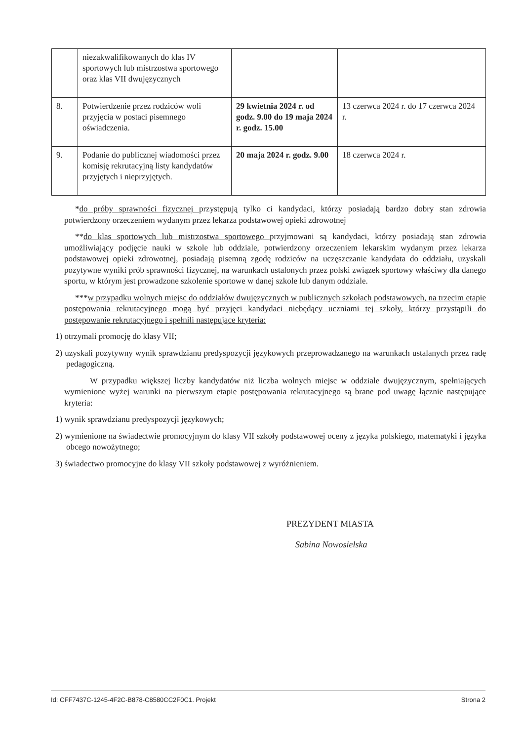| | niezakwalifikowanych do klas IV sportowych lub mistrzostwa sportowego oraz klas VII dwujęzycznych | | |
| 8. | Potwierdzenie przez rodziców woli przyjęcia w postaci pisemnego oświadczenia. | 29 kwietnia 2024 r. od godz. 9.00 do 19 maja 2024 r. godz. 15.00 | 13 czerwca 2024 r. do 17 czerwca 2024 r. |
| 9. | Podanie do publicznej wiadomości przez komisję rekrutacyjną listy kandydatów przyjętych i nieprzyjętych. | 20 maja 2024 r. godz. 9.00 | 18 czerwca 2024 r. |
*do próby sprawności fizycznej przystępują tylko ci kandydaci, którzy posiadają bardzo dobry stan zdrowia potwierdzony orzeczeniem wydanym przez lekarza podstawowej opieki zdrowotnej
**do klas sportowych lub mistrzostwa sportowego przyjmowani są kandydaci, którzy posiadają stan zdrowia umożliwiający podjęcie nauki w szkole lub oddziale, potwierdzony orzeczeniem lekarskim wydanym przez lekarza podstawowej opieki zdrowotnej, posiadają pisemną zgodę rodziców na uczęszczanie kandydata do oddziału, uzyskali pozytywne wyniki prób sprawności fizycznej, na warunkach ustalonych przez polski związek sportowy właściwy dla danego sportu, w którym jest prowadzone szkolenie sportowe w danej szkole lub danym oddziale.
***w przypadku wolnych miejsc do oddziałów dwujęzycznych w publicznych szkołach podstawowych, na trzecim etapie postępowania rekrutacyjnego mogą być przyjęci kandydaci niebędący uczniami tej szkoły, którzy przystąpili do postępowanie rekrutacyjnego i spełnili następujące kryteria:
1) otrzymali promocję do klasy VII;
2) uzyskali pozytywny wynik sprawdzianu predyspozycji językowych przeprowadzanego na warunkach ustalanych przez radę pedagogiczną.
W przypadku większej liczby kandydatów niż liczba wolnych miejsc w oddziale dwujęzycznym, spełniających wymienione wyżej warunki na pierwszym etapie postępowania rekrutacyjnego są brane pod uwagę łącznie następujące kryteria:
1) wynik sprawdzianu predyspozycji językowych;
2) wymienione na świadectwie promocyjnym do klasy VII szkoły podstawowej oceny z języka polskiego, matematyki i języka obcego nowożytnego;
3) świadectwo promocyjne do klasy VII szkoły podstawowej z wyróżnieniem.
PREZYDENT MIASTA
Sabina Nowosielska
Id: CFF7437C-1245-4F2C-B878-C8580CC2F0C1. Projekt Strona 2